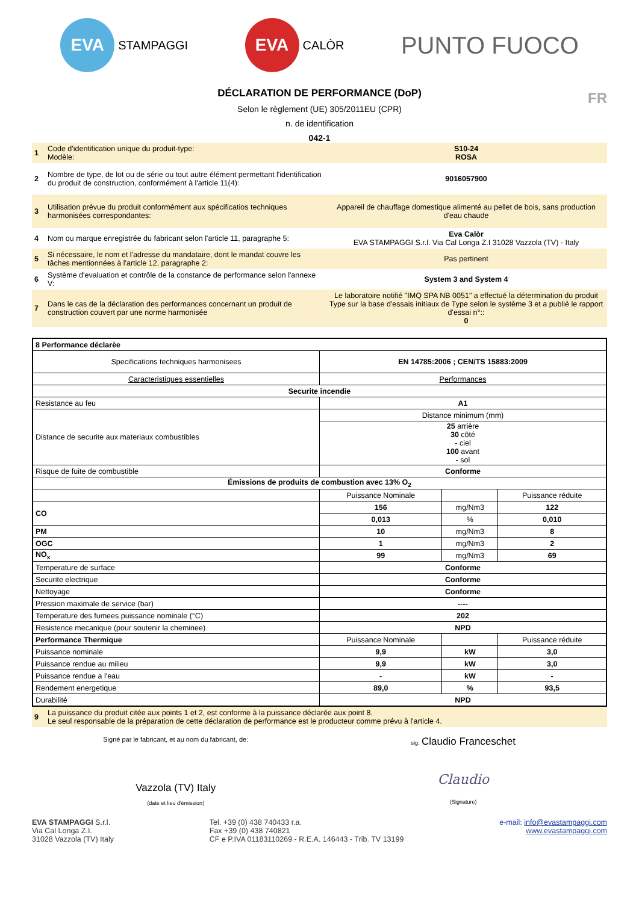EVA
STAMPAGGI
EVA
CALÒR
PUNTO FUOCO
DÉCLARATION DE PERFORMANCE (DoP)
Selon le règlement (UE) 305/2011EU (CPR)
FR
n. de identification
042-1
| 1 | Code d'identification unique du produit-type: Modèle: | S10-24 ROSA |
| 2 | Nombre de type, de lot ou de série ou tout autre élément permettant l'identification du produit de construction, conformément à l'article 11(4): | 9016057900 |
| 3 | Utilisation prévue du produit conformément aux spécificatios techniques harmonisées correspondantes: | Appareil de chauffage domestique alimenté au pellet de bois, sans production d'eau chaude |
| 4 | Nom ou marque enregistrée du fabricant selon l'article 11, paragraphe 5: | Eva Calòr EVA STAMPAGGI S.r.l. Via Cal Longa Z.I 31028 Vazzola (TV) - Italy |
| 5 | Si nécessaire, le nom et l'adresse du mandataire, dont le mandat couvre les tâches mentionnées à l'article 12, paragraphe 2: | Pas pertinent |
| 6 | Système d'evaluation et contrôle de la constance de performance selon l'annexe V: | System 3 and System 4 |
| 7 | Dans le cas de la déclaration des performances concernant un produit de construction couvert par une norme harmonisée | Le laboratoire notifié "IMQ SPA NB 0051" a effectué la détermination du produit Type sur la base d'essais initiaux de Type selon le système 3 et a publié le rapport d'essai n°:: 0 |
| 8 Performance déclarèe | | | |
| Specifications techniques harmonisees | EN 14785:2006 ; CEN/TS 15883:2009 | | |
| Caracteristiques essentielles | Performances | | |
| Securite incendie | | | |
| Resistance au feu | A1 | | |
| Distance de securite aux materiaux combustibles | Distance minimum (mm) | | |
| | 25 arrière 30 côté - ciel 100 avant - sol | | |
| Risque de fuite de combustible | Conforme | | |
| Émissions de produits de combustion avec 13% O<sub>2</sub> | | | |
| | Puissance Nominale | | Puissance réduite |
| CO | 156 | mg/Nm3 | 122 |
| | 0,013 | % | 0,010 |
| PM | 10 | mg/Nm3 | 8 |
| OGC | 1 | mg/Nm3 | 2 |
| NO<sub>x</sub> | 99 | mg/Nm3 | 69 |
| Temperature de surface | Conforme | | |
| Securite electrique | Conforme | | |
| Nettoyage | Conforme | | |
| Pression maximale de service (bar) | ---- | | |
| Temperature des fumees puissance nominale (°C) | 202 | | |
| Resistence mecanique (pour soutenir la cheminee) | NPD | | |
| Performance Thermique | Puissance Nominale | | Puissance réduite |
| Puissance nominale | 9,9 | kW | 3,0 |
| Puissance rendue au milieu | 9,9 | kW | 3,0 |
| Puissance rendue a l'eau | - | kW | - |
| Rendement energetique | 89,0 | % | 93,5 |
| Durabilité | NPD | | |
| 9 | La puissance du produit citée aux points 1 et 2, est conforme à la puissance déclarée aux point 8. Le seul responsable de la préparation de cette déclaration de performance est le producteur comme prévu à l'article 4. |
Signé par le fabricant, et au nom du fabricant, de:
Vazzola (TV) Italy
(date et lieu d'émission)
sig. Claudio Franceschet
Claudio
(Signature)
EVA STAMPAGGI S.r.l.
Via Cal Longa Z.I.
31028 Vazzola (TV) Italy
Tel. +39 (0) 438 740433 r.a.
Fax +39 (0) 438 740821
CF e P.IVA 01183110269 - R.E.A. 146443 - Trib. TV 13199
e-mail: info@evastampaggi.com
www.evastampaggi.com